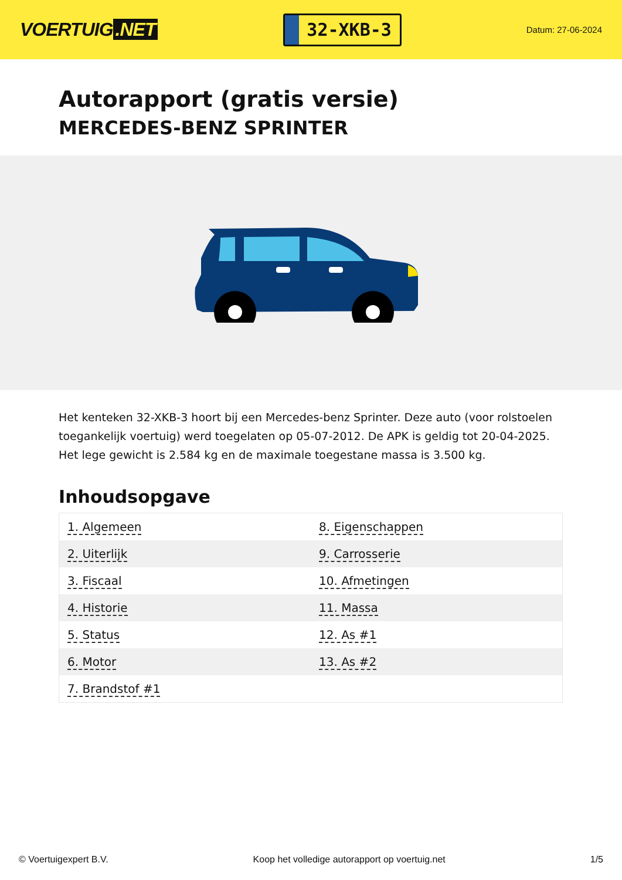VOERTUIG.NET
32-XKB-3
Datum: 27-06-2024
Autorapport (gratis versie)
MERCEDES-BENZ SPRINTER
Het kenteken 32-XKB-3 hoort bij een Mercedes-benz Sprinter. Deze auto (voor rolstoelen toegankelijk voertuig) werd toegelaten op 05-07-2012. De APK is geldig tot 20-04-2025. Het lege gewicht is 2.584 kg en de maximale toegestane massa is 3.500 kg.
Inhoudsopgave
| 1. Algemeen | 8. Eigenschappen |
| 2. Uiterlijk | 9. Carrosserie |
| 3. Fiscaal | 10. Afmetingen |
| 4. Historie | 11. Massa |
| 5. Status | 12. As #1 |
| 6. Motor | 13. As #2 |
| 7. Brandstof #1 | |
© Voertuigexpert B.V. Koop het volledige autorapport op voertuig.net
1/5